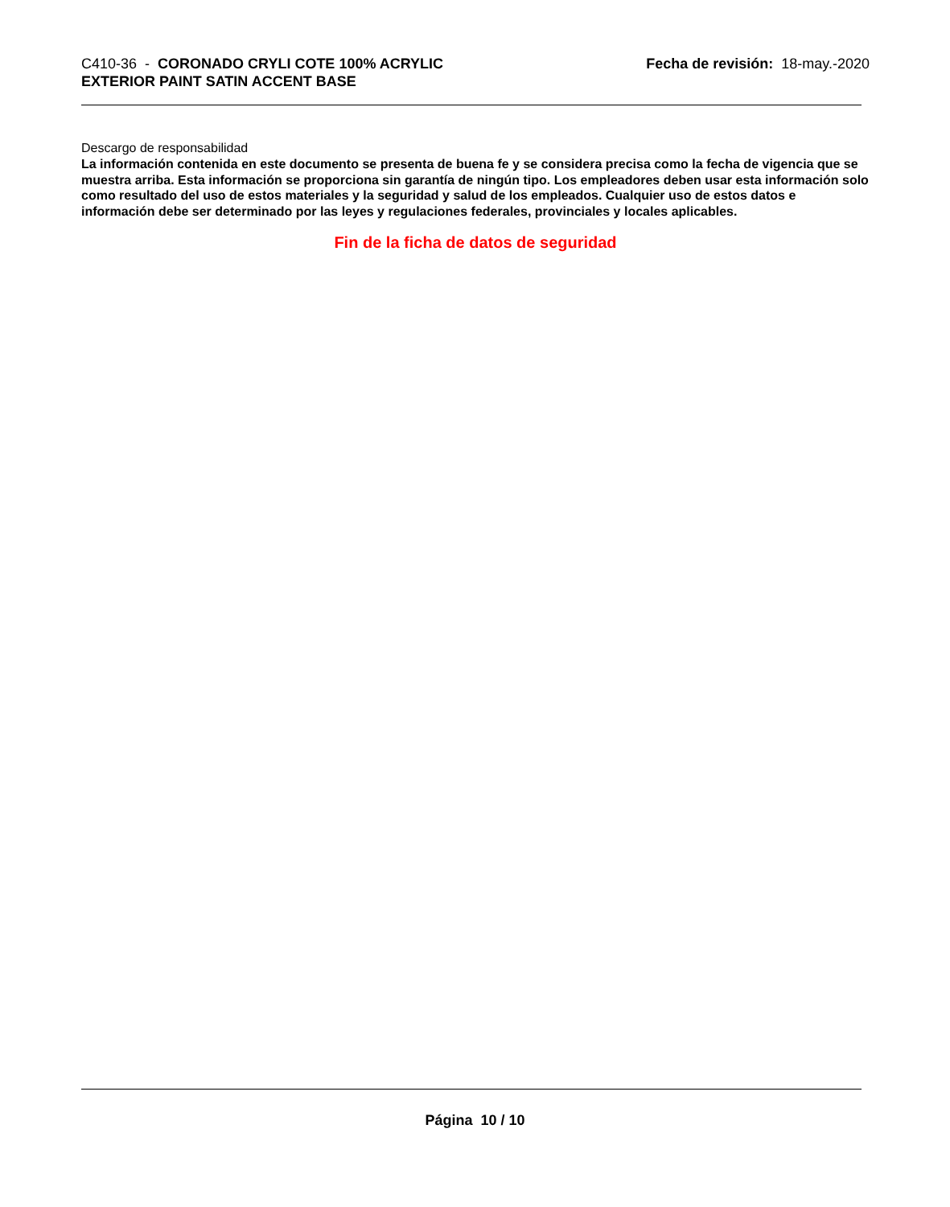C410-36 - CORONADO CRYLI COTE 100% ACRYLIC
EXTERIOR PAINT SATIN ACCENT BASE
Fecha de revisión: 18-may.-2020
Descargo de responsabilidad
La información contenida en este documento se presenta de buena fe y se considera precisa como la fecha de vigencia que se muestra arriba. Esta información se proporciona sin garantía de ningún tipo. Los empleadores deben usar esta información solo como resultado del uso de estos materiales y la seguridad y salud de los empleados. Cualquier uso de estos datos e información debe ser determinado por las leyes y regulaciones federales, provinciales y locales aplicables.
Fin de la ficha de datos de seguridad
Página 10 / 10